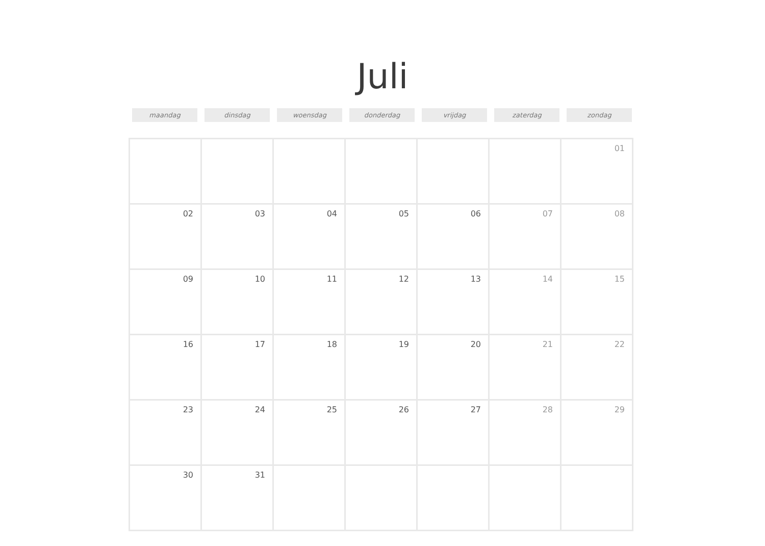Juli
maandag dinsdag woensdag donderdag vrijdag zaterdag zondag
| | | | | | | 01 |
| 02 | 03 | 04 | 05 | 06 | 07 | 08 |
| 09 | 10 | 11 | 12 | 13 | 14 | 15 |
| 16 | 17 | 18 | 19 | 20 | 21 | 22 |
| 23 | 24 | 25 | 26 | 27 | 28 | 29 |
| 30 | 31 | | | | | |